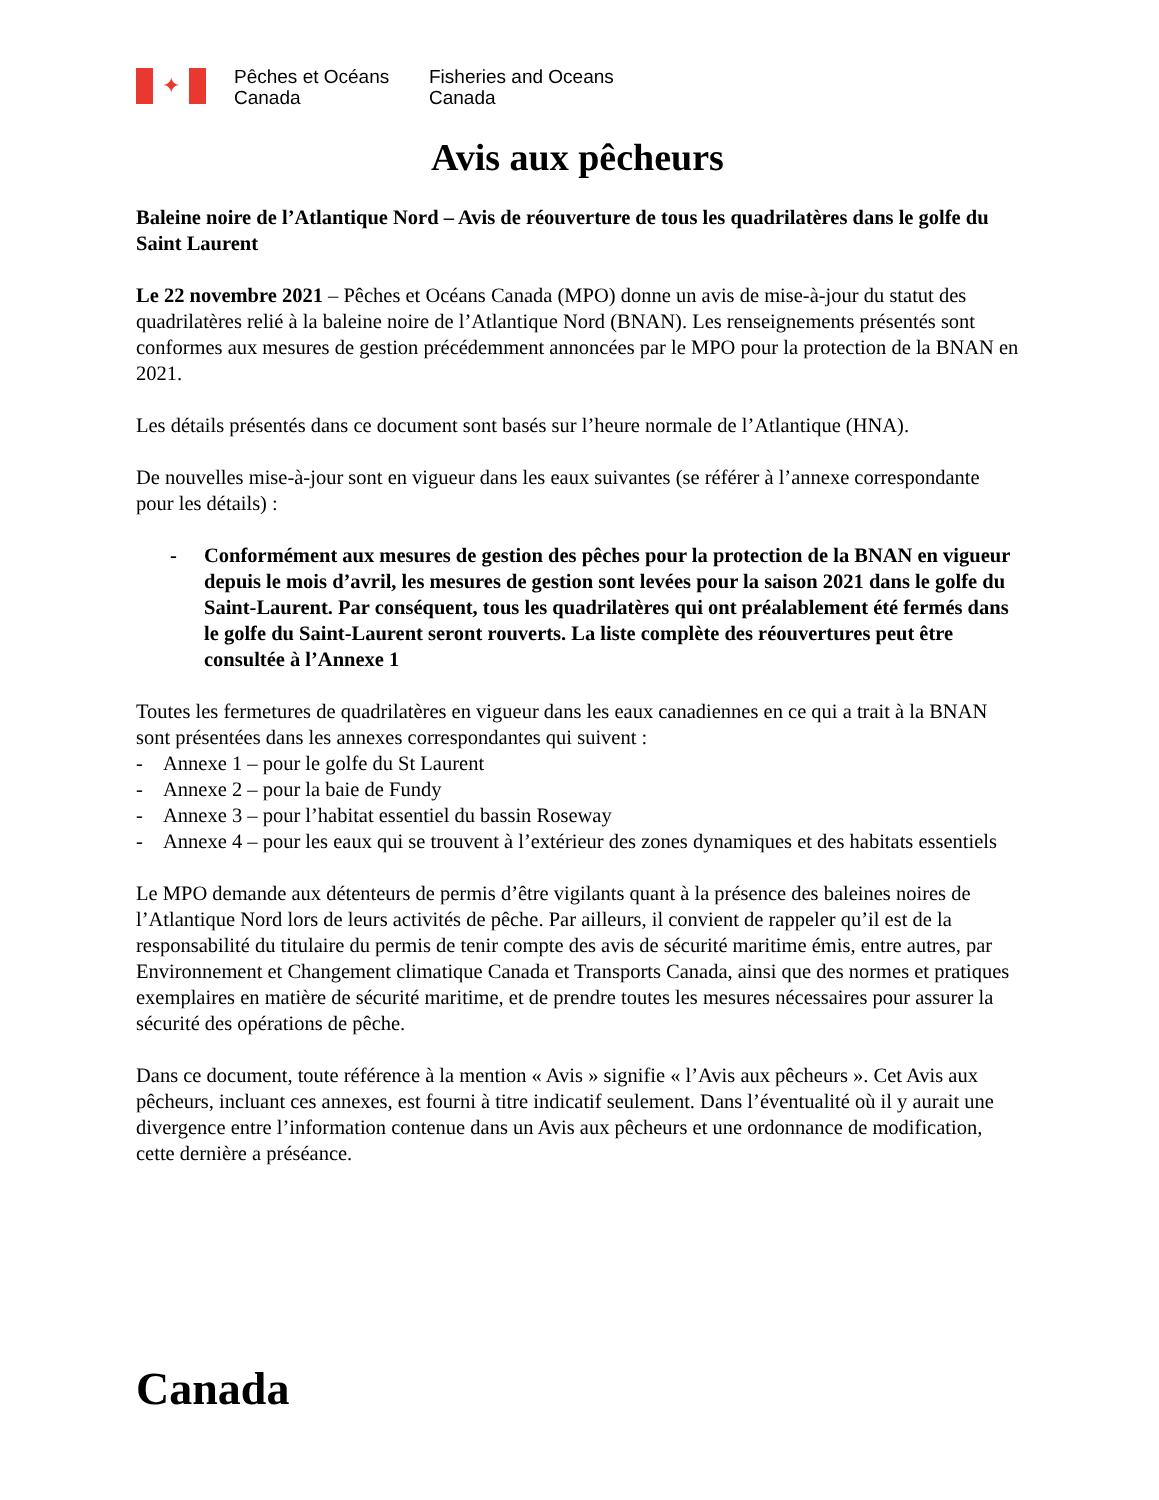✦
Pêches et Océans
Canada
Fisheries and Oceans
Canada
Avis aux pêcheurs
Baleine noire de l’Atlantique Nord – Avis de réouverture de tous les quadrilatères dans le golfe du Saint Laurent
Le 22 novembre 2021 – Pêches et Océans Canada (MPO) donne un avis de mise-à-jour du statut des quadrilatères relié à la baleine noire de l’Atlantique Nord (BNAN). Les renseignements présentés sont conformes aux mesures de gestion précédemment annoncées par le MPO pour la protection de la BNAN en 2021.
Les détails présentés dans ce document sont basés sur l’heure normale de l’Atlantique (HNA).
De nouvelles mise-à-jour sont en vigueur dans les eaux suivantes (se référer à l’annexe correspondante pour les détails) :
- Conformément aux mesures de gestion des pêches pour la protection de la BNAN en vigueur depuis le mois d’avril, les mesures de gestion sont levées pour la saison 2021 dans le golfe du Saint-Laurent. Par conséquent, tous les quadrilatères qui ont préalablement été fermés dans le golfe du Saint-Laurent seront rouverts. La liste complète des réouvertures peut être consultée à l’Annexe 1
Toutes les fermetures de quadrilatères en vigueur dans les eaux canadiennes en ce qui a trait à la BNAN sont présentées dans les annexes correspondantes qui suivent :
- Annexe 1 – pour le golfe du St Laurent
- Annexe 2 – pour la baie de Fundy
- Annexe 3 – pour l’habitat essentiel du bassin Roseway
- Annexe 4 – pour les eaux qui se trouvent à l’extérieur des zones dynamiques et des habitats essentiels
Le MPO demande aux détenteurs de permis d’être vigilants quant à la présence des baleines noires de l’Atlantique Nord lors de leurs activités de pêche. Par ailleurs, il convient de rappeler qu’il est de la responsabilité du titulaire du permis de tenir compte des avis de sécurité maritime émis, entre autres, par Environnement et Changement climatique Canada et Transports Canada, ainsi que des normes et pratiques exemplaires en matière de sécurité maritime, et de prendre toutes les mesures nécessaires pour assurer la sécurité des opérations de pêche.
Dans ce document, toute référence à la mention « Avis » signifie « l’Avis aux pêcheurs ». Cet Avis aux pêcheurs, incluant ces annexes, est fourni à titre indicatif seulement. Dans l’éventualité où il y aurait une divergence entre l’information contenue dans un Avis aux pêcheurs et une ordonnance de modification, cette dernière a préséance.
Canada